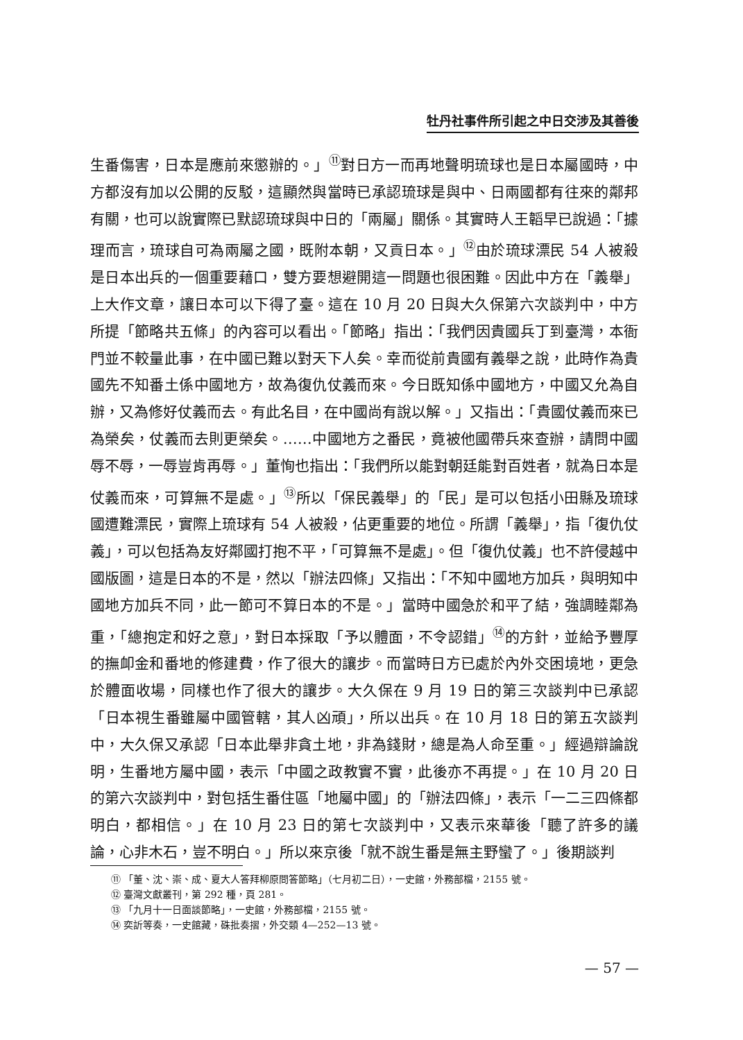牡丹社事件所引起之中日交涉及其善後
生番傷害，日本是應前來懲辦的。」<sup>⑪</sup>對日方一而再地聲明琉球也是日本屬國時，中方都沒有加以公開的反駁，這顯然與當時已承認琉球是與中、日兩國都有往來的鄰邦有關，也可以說實際已默認琉球與中日的「兩屬」關係。其實時人王韜早已說過：「據理而言，琉球自可為兩屬之國，既附本朝，又貢日本。」<sup>⑫</sup>由於琉球漂民 54 人被殺是日本出兵的一個重要藉口，雙方要想避開這一問題也很困難。因此中方在「義舉」上大作文章，讓日本可以下得了臺。這在 10 月 20 日與大久保第六次談判中，中方所提「節略共五條」的內容可以看出。「節略」指出：「我們因貴國兵丁到臺灣，本衙門並不較量此事，在中國已難以對天下人矣。幸而從前貴國有義舉之說，此時作為貴國先不知番土係中國地方，故為復仇仗義而來。今日既知係中國地方，中國又允為自辦，又為修好仗義而去。有此名目，在中國尚有說以解。」又指出：「貴國仗義而來已為榮矣，仗義而去則更榮矣。……中國地方之番民，竟被他國帶兵來查辦，請問中國辱不辱，一辱豈肯再辱。」董恂也指出：「我們所以能對朝廷能對百姓者，就為日本是仗義而來，可算無不是處。」<sup>⑬</sup>所以「保民義舉」的「民」是可以包括小田縣及琉球國遭難漂民，實際上琉球有 54 人被殺，佔更重要的地位。所謂「義舉」，指「復仇仗義」，可以包括為友好鄰國打抱不平，「可算無不是處」。但「復仇仗義」也不許侵越中國版圖，這是日本的不是，然以「辦法四條」又指出：「不知中國地方加兵，與明知中國地方加兵不同，此一節可不算日本的不是。」當時中國急於和平了結，強調睦鄰為重，「總抱定和好之意」，對日本採取「予以體面，不令認錯」<sup>⑭</sup>的方針，並給予豐厚的撫卹金和番地的修建費，作了很大的讓步。而當時日方已處於內外交困境地，更急於體面收場，同樣也作了很大的讓步。大久保在 9 月 19 日的第三次談判中已承認「日本視生番雖屬中國管轄，其人凶頑」，所以出兵。在 10 月 18 日的第五次談判中，大久保又承認「日本此舉非貪土地，非為錢財，總是為人命至重。」經過辯論說明，生番地方屬中國，表示「中國之政教實不實，此後亦不再提。」在 10 月 20 日的第六次談判中，對包括生番住區「地屬中國」的「辦法四條」，表示「一二三四條都明白，都相信。」在 10 月 23 日的第七次談判中，又表示來華後「聽了許多的議論，心非木石，豈不明白。」所以來京後「就不說生番是無主野蠻了。」後期談判
⑪ 「董、沈、崇、成、夏大人答拜柳原問答節略」（七月初二日），一史館，外務部檔，2155 號。
⑫ 臺灣文獻叢刊，第 292 種，頁 281。
⑬ 「九月十一日面談節略」，一史館，外務部檔，2155 號。
⑭ 奕訢等奏，一史館藏，硃批奏摺，外交類 4—252—13 號。
— 57 —